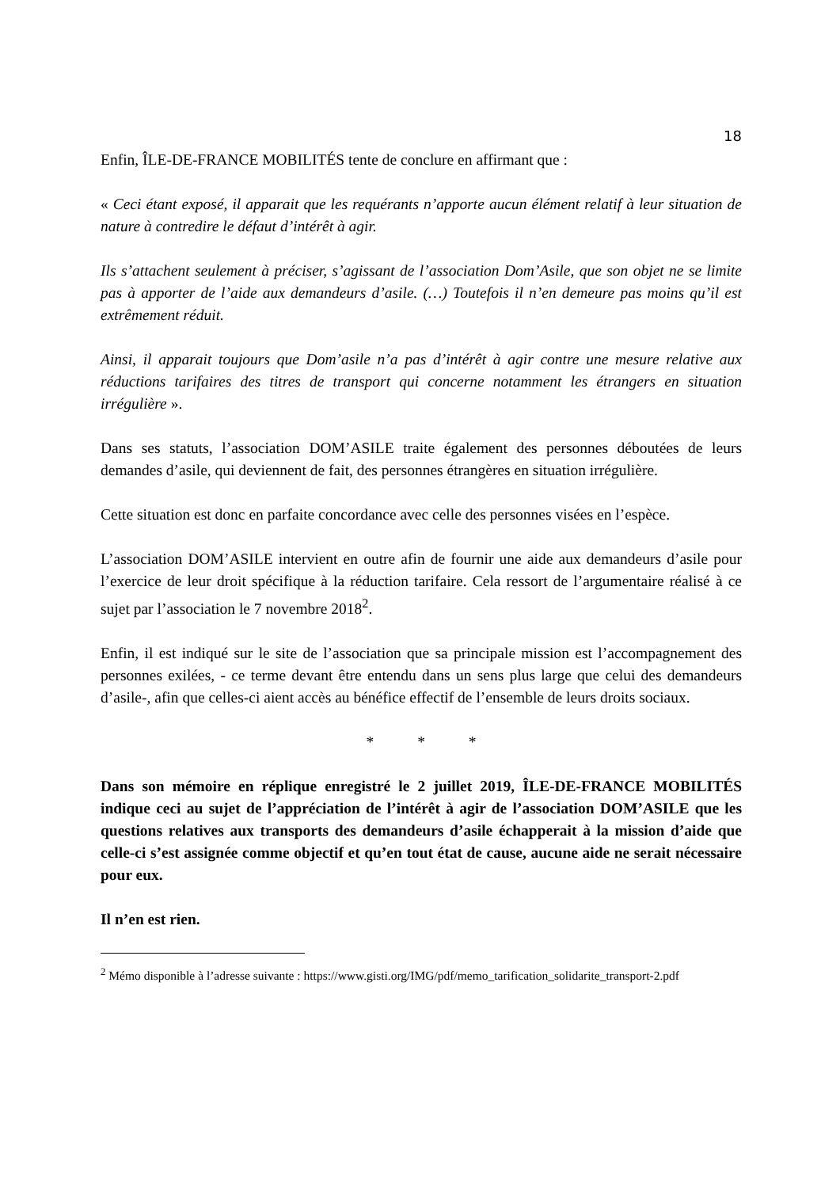18
Enfin, ÎLE-DE-FRANCE MOBILITÉS tente de conclure en affirmant que :
« Ceci étant exposé, il apparait que les requérants n’apporte aucun élément relatif à leur situation de nature à contredire le défaut d’intérêt à agir.
Ils s’attachent seulement à préciser, s’agissant de l’association Dom’Asile, que son objet ne se limite pas à apporter de l’aide aux demandeurs d’asile. (…) Toutefois il n’en demeure pas moins qu’il est extrêmement réduit.
Ainsi, il apparait toujours que Dom’asile n’a pas d’intérêt à agir contre une mesure relative aux réductions tarifaires des titres de transport qui concerne notamment les étrangers en situation irrégulière ».
Dans ses statuts, l’association DOM’ASILE traite également des personnes déboutées de leurs demandes d’asile, qui deviennent de fait, des personnes étrangères en situation irrégulière.
Cette situation est donc en parfaite concordance avec celle des personnes visées en l’espèce.
L’association DOM’ASILE intervient en outre afin de fournir une aide aux demandeurs d’asile pour l’exercice de leur droit spécifique à la réduction tarifaire. Cela ressort de l’argumentaire réalisé à ce sujet par l’association le 7 novembre 2018<sup>2</sup>.
Enfin, il est indiqué sur le site de l’association que sa principale mission est l’accompagnement des personnes exilées, - ce terme devant être entendu dans un sens plus large que celui des demandeurs d’asile-, afin que celles-ci aient accès au bénéfice effectif de l’ensemble de leurs droits sociaux.
* * *
Dans son mémoire en réplique enregistré le 2 juillet 2019, ÎLE-DE-FRANCE MOBILITÉS indique ceci au sujet de l’appréciation de l’intérêt à agir de l’association DOM’ASILE que les questions relatives aux transports des demandeurs d’asile échapperait à la mission d’aide que celle-ci s’est assignée comme objectif et qu’en tout état de cause, aucune aide ne serait nécessaire pour eux.
Il n’en est rien.
<sup>2</sup> Mémo disponible à l’adresse suivante : https://www.gisti.org/IMG/pdf/memo_tarification_solidarite_transport-2.pdf